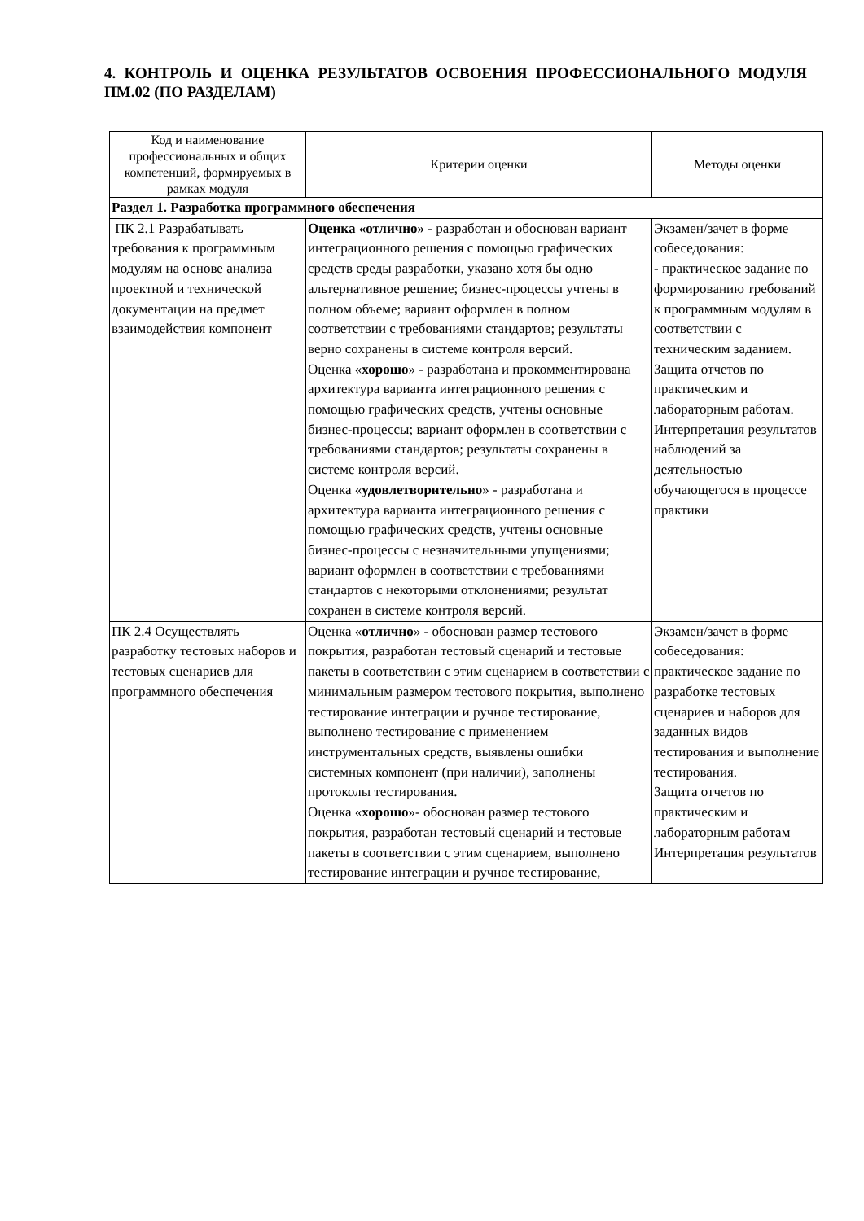4. КОНТРОЛЬ И ОЦЕНКА РЕЗУЛЬТАТОВ ОСВОЕНИЯ ПРОФЕССИОНАЛЬНОГО МОДУЛЯ ПМ.02 (ПО РАЗДЕЛАМ)
| Код и наименование профессиональных и общих компетенций, формируемых в рамках модуля | Критерии оценки | Методы оценки |
| --- | --- | --- |
| Раздел 1. Разработка программного обеспечения | | |
| ПК 2.1 Разрабатывать требования к программным модулям на основе анализа проектной и технической документации на предмет взаимодействия компонент | Оценка «отлично» - разработан и обоснован вариант интеграционного решения с помощью графических средств среды разработки, указано хотя бы одно альтернативное решение; бизнес-процессы учтены в полном объеме; вариант оформлен в полном соответствии с требованиями стандартов; результаты верно сохранены в системе контроля версий. Оценка « хорошо » - разработана и прокомментирована архитектура варианта интеграционного решения с помощью графических средств, учтены основные бизнес-процессы; вариант оформлен в соответствии с требованиями стандартов; результаты сохранены в системе контроля версий. Оценка « удовлетворительно » - разработана и архитектура варианта интеграционного решения с помощью графических средств, учтены основные бизнес-процессы с незначительными упущениями; вариант оформлен в соответствии с требованиями стандартов с некоторыми отклонениями; результат сохранен в системе контроля версий. | Экзамен/зачет в форме собеседования: - практическое задание по формированию требований к программным модулям в соответствии с техническим заданием. Защита отчетов по практическим и лабораторным работам. Интерпретация результатов наблюдений за деятельностью обучающегося в процессе практики |
| ПК 2.4 Осуществлять разработку тестовых наборов и тестовых сценариев для программного обеспечения | Оценка « отлично » - обоснован размер тестового покрытия, разработан тестовый сценарий и тестовые пакеты в соответствии с этим сценарием в соответствии с минимальным размером тестового покрытия, выполнено тестирование интеграции и ручное тестирование, выполнено тестирование с применением инструментальных средств, выявлены ошибки системных компонент (при наличии), заполнены протоколы тестирования. Оценка « хорошо »- обоснован размер тестового покрытия, разработан тестовый сценарий и тестовые пакеты в соответствии с этим сценарием, выполнено тестирование интеграции и ручное тестирование, | Экзамен/зачет в форме собеседования: практическое задание по разработке тестовых сценариев и наборов для заданных видов тестирования и выполнение тестирования. Защита отчетов по практическим и лабораторным работам Интерпретация результатов |